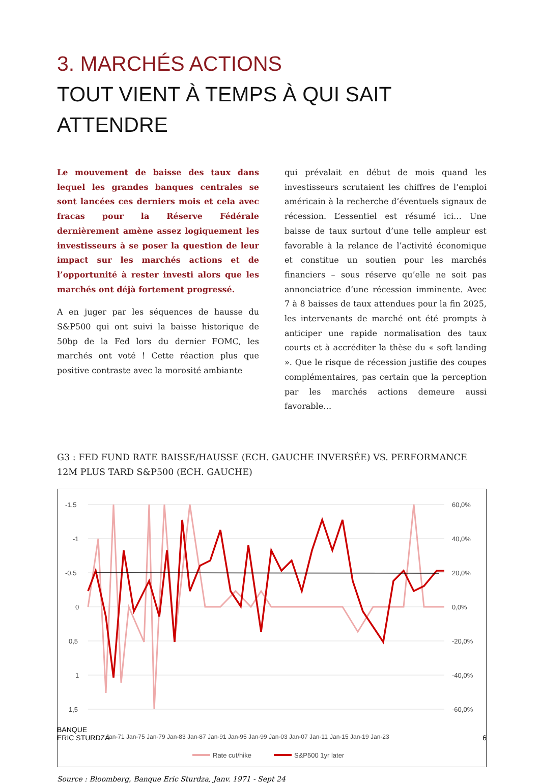3. MARCHÉS ACTIONS
TOUT VIENT À TEMPS À QUI SAIT ATTENDRE
Le mouvement de baisse des taux dans lequel les grandes banques centrales se sont lancées ces derniers mois et cela avec fracas pour la Réserve Fédérale dernièrement amène assez logiquement les investisseurs à se poser la question de leur impact sur les marchés actions et de l’opportunité à rester investi alors que les marchés ont déjà fortement progressé.
A en juger par les séquences de hausse du S&P500 qui ont suivi la baisse historique de 50bp de la Fed lors du dernier FOMC, les marchés ont voté ! Cette réaction plus que positive contraste avec la morosité ambiante
qui prévalait en début de mois quand les investisseurs scrutaient les chiffres de l’emploi américain à la recherche d’éventuels signaux de récession. L’essentiel est résumé ici… Une baisse de taux surtout d’une telle ampleur est favorable à la relance de l’activité économique et constitue un soutien pour les marchés financiers – sous réserve qu’elle ne soit pas annonciatrice d’une récession imminente. Avec 7 à 8 baisses de taux attendues pour la fin 2025, les intervenants de marché ont été prompts à anticiper une rapide normalisation des taux courts et à accréditer la thèse du « soft landing ». Que le risque de récession justifie des coupes complémentaires, pas certain que la perception par les marchés actions demeure aussi favorable…
G3 : FED FUND RATE BAISSE/HAUSSE (ECH. GAUCHE INVERSÉE) VS. PERFORMANCE 12M PLUS TARD S&P500 (ECH. GAUCHE)
-1,5
-1
-0,5
0
0,5
1
1,5
60,0%
40,0%
20,0%
0,0%
-20,0%
-40,0%
-60,0%
Jan-71
Jan-75
Jan-79
Jan-83
Jan-87
Jan-91
Jan-95
Jan-99
Jan-03
Jan-07
Jan-11
Jan-15
Jan-19
Jan-23
Rate cut/hike
S&P500 1yr later
Source : Bloomberg, Banque Eric Sturdza, Janv. 1971 - Sept 24
BANQUE
ERIC STURDZA
6